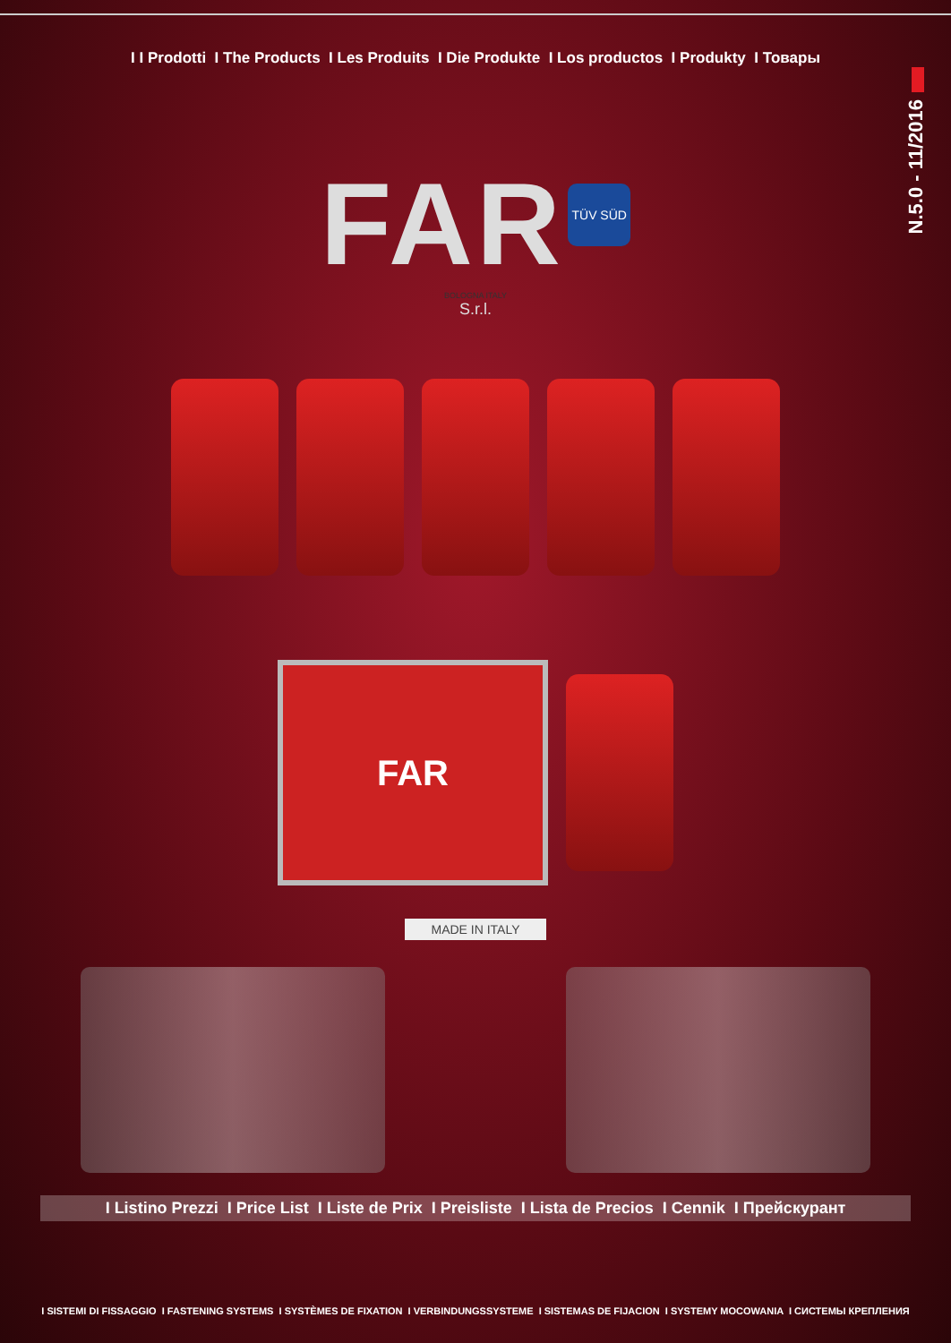I I Prodotti I The Products I Les Produits I Die Produkte I Los productos I Produkty I Товары
N.5.0 - 11/2016
FAR TÜV SÜD
BOLOGNA ITALY
S.r.l.
FAR
MADE IN ITALY
I Listino Prezzi I Price List I Liste de Prix I Preisliste I Lista de Precios I Cennik I Прейскурант
I SISTEMI DI FISSAGGIO I FASTENING SYSTEMS I SYSTÈMES DE FIXATION I VERBINDUNGSSYSTEME I SISTEMAS DE FIJACION I SYSTEMY MOCOWANIA I СИСТЕМЫ КРЕПЛЕНИЯ